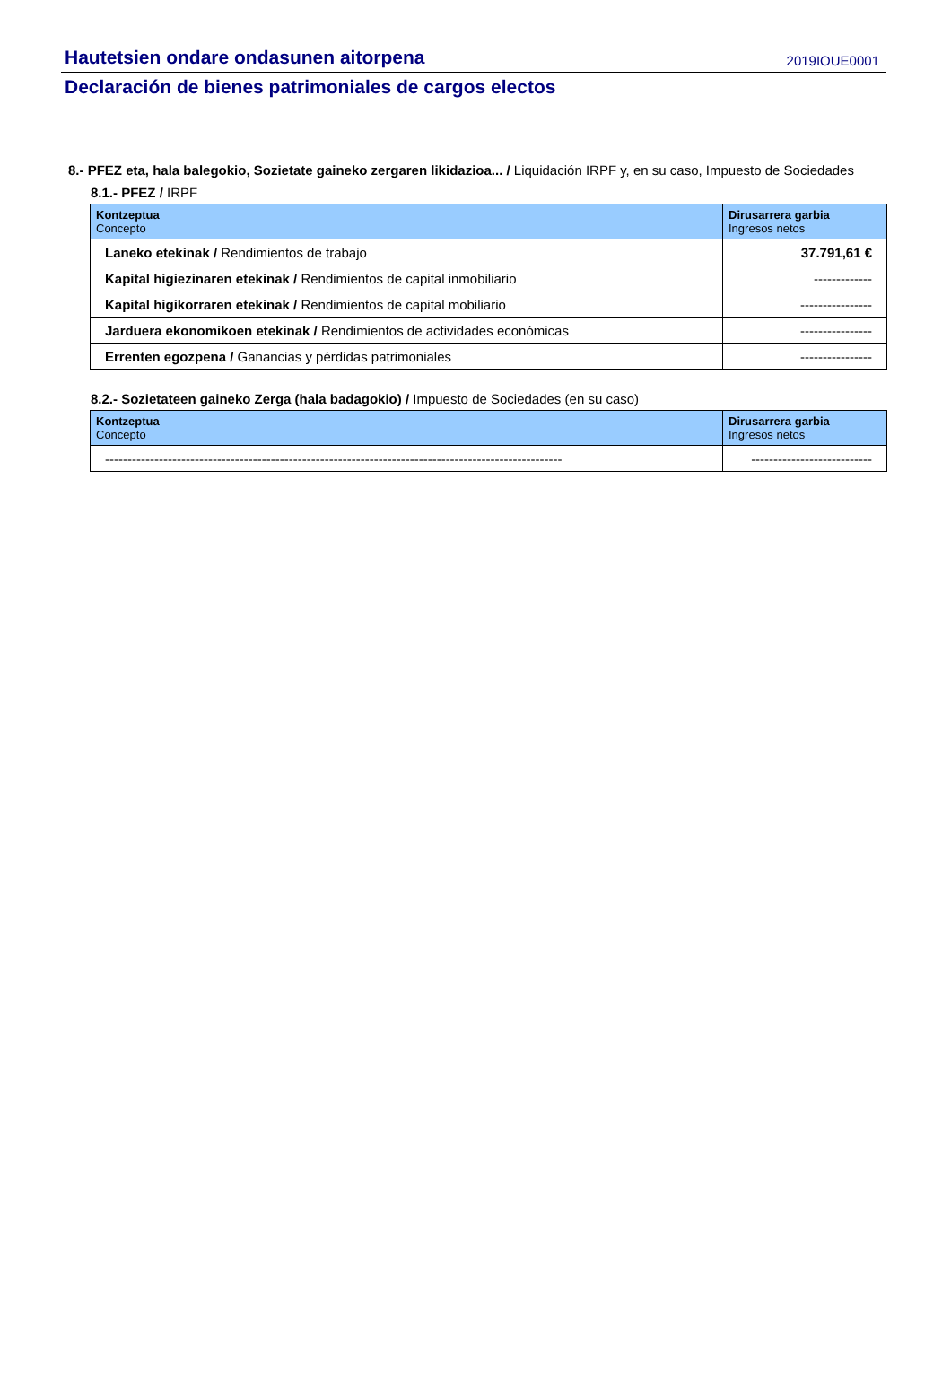Hautetsien ondare ondasunen aitorpena 2019IOUE0001
Declaración de bienes patrimoniales de cargos electos
8.- PFEZ eta, hala balegokio, Sozietate gaineko zergaren likidazioa... / Liquidación IRPF y, en su caso, Impuesto de Sociedades
8.1.- PFEZ / IRPF
| Kontzeptua Concepto | Dirusarrera garbia Ingresos netos |
| --- | --- |
| Laneko etekinak / Rendimientos de trabajo | 37.791,61 € |
| Kapital higiezinaren etekinak / Rendimientos de capital inmobiliario | ------------- |
| Kapital higikorraren etekinak / Rendimientos de capital mobiliario | ---------------- |
| Jarduera ekonomikoen etekinak / Rendimientos de actividades económicas | ---------------- |
| Errenten egozpena / Ganancias y pérdidas patrimoniales | ---------------- |
8.2.- Sozietateen gaineko Zerga (hala badagokio) / Impuesto de Sociedades (en su caso)
| Kontzeptua Concepto | Dirusarrera garbia Ingresos netos |
| --- | --- |
| ------------------------------------------------------------------------------------------------------ | --------------------------- |